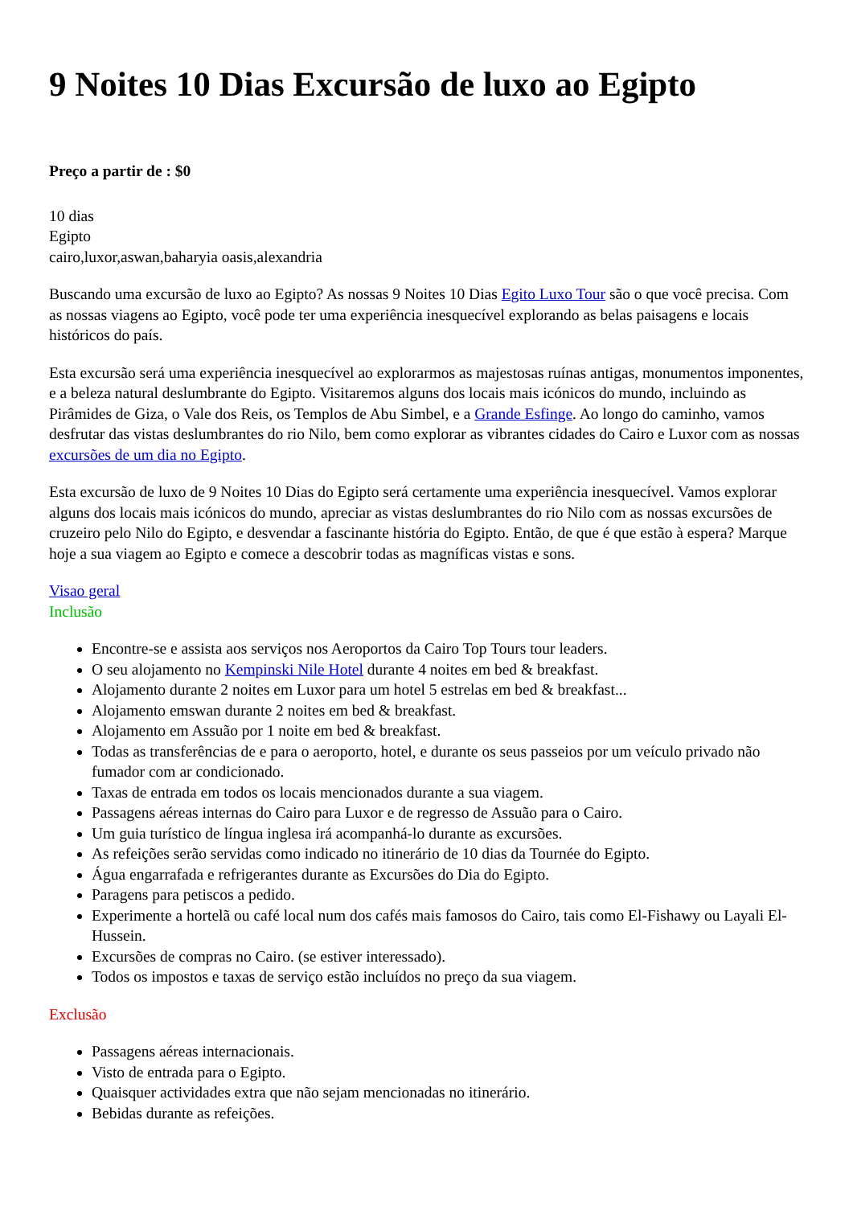9 Noites 10 Dias Excursão de luxo ao Egipto
Preço a partir de : $0
10 dias
Egipto
cairo,luxor,aswan,baharyia oasis,alexandria
Buscando uma excursão de luxo ao Egipto? As nossas 9 Noites 10 Dias Egito Luxo Tour são o que você precisa. Com as nossas viagens ao Egipto, você pode ter uma experiência inesquecível explorando as belas paisagens e locais históricos do país.
Esta excursão será uma experiência inesquecível ao explorarmos as majestosas ruínas antigas, monumentos imponentes, e a beleza natural deslumbrante do Egipto. Visitaremos alguns dos locais mais icónicos do mundo, incluindo as Pirâmides de Giza, o Vale dos Reis, os Templos de Abu Simbel, e a Grande Esfinge. Ao longo do caminho, vamos desfrutar das vistas deslumbrantes do rio Nilo, bem como explorar as vibrantes cidades do Cairo e Luxor com as nossas excursões de um dia no Egipto.
Esta excursão de luxo de 9 Noites 10 Dias do Egipto será certamente uma experiência inesquecível. Vamos explorar alguns dos locais mais icónicos do mundo, apreciar as vistas deslumbrantes do rio Nilo com as nossas excursões de cruzeiro pelo Nilo do Egipto, e desvendar a fascinante história do Egipto. Então, de que é que estão à espera? Marque hoje a sua viagem ao Egipto e comece a descobrir todas as magníficas vistas e sons.
Visao geral
Inclusão
Encontre-se e assista aos serviços nos Aeroportos da Cairo Top Tours tour leaders.
O seu alojamento no Kempinski Nile Hotel durante 4 noites em bed & breakfast.
Alojamento durante 2 noites em Luxor para um hotel 5 estrelas em bed & breakfast...
Alojamento emswan durante 2 noites em bed & breakfast.
Alojamento em Assuão por 1 noite em bed & breakfast.
Todas as transferências de e para o aeroporto, hotel, e durante os seus passeios por um veículo privado não fumador com ar condicionado.
Taxas de entrada em todos os locais mencionados durante a sua viagem.
Passagens aéreas internas do Cairo para Luxor e de regresso de Assuão para o Cairo.
Um guia turístico de língua inglesa irá acompanhá-lo durante as excursões.
As refeições serão servidas como indicado no itinerário de 10 dias da Tournée do Egipto.
Água engarrafada e refrigerantes durante as Excursões do Dia do Egipto.
Paragens para petiscos a pedido.
Experimente a hortelã ou café local num dos cafés mais famosos do Cairo, tais como El-Fishawy ou Layali El-Hussein.
Excursões de compras no Cairo. (se estiver interessado).
Todos os impostos e taxas de serviço estão incluídos no preço da sua viagem.
Exclusão
Passagens aéreas internacionais.
Visto de entrada para o Egipto.
Quaisquer actividades extra que não sejam mencionadas no itinerário.
Bebidas durante as refeições.